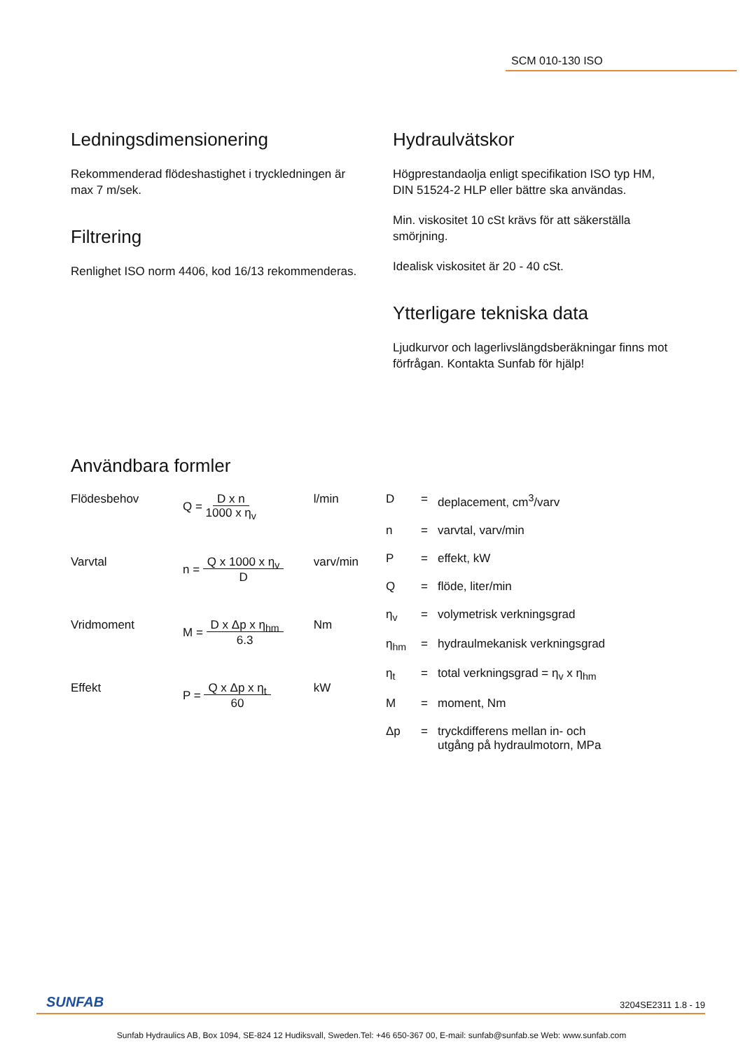SCM 010-130 ISO
Ledningsdimensionering
Rekommenderad flödeshastighet i tryckledningen är max 7 m/sek.
Filtrering
Renlighet ISO norm 4406, kod 16/13 rekommenderas.
Hydraulvätskor
Högprestandaolja enligt specifikation ISO typ HM,
DIN 51524-2 HLP eller bättre ska användas.
Min. viskositet 10 cSt krävs för att säkerställa smörjning.
Idealisk viskositet är 20 - 40 cSt.
Ytterligare tekniska data
Ljudkurvor och lagerlivslängdsberäkningar finns mot förfrågan. Kontakta Sunfab för hjälp!
Användbara formler
| Flödesbehov | Q = D x n 1000 x η<sub>v</sub> | l/min |
| Varvtal | n = Q x 1000 x η<sub>v</sub> D | varv/min |
| Vridmoment | M = D x Δp x η<sub>hm</sub> 6.3 | Nm |
| Effekt | P = Q x Δp x η<sub>t</sub> 60 | kW |
| D | = | deplacement, cm<sup>3</sup>/varv |
| n | = | varvtal, varv/min |
| P | = | effekt, kW |
| Q | = | flöde, liter/min |
| η<sub>v</sub> | = | volymetrisk verkningsgrad |
| η<sub>hm</sub> | = | hydraulmekanisk verkningsgrad |
| η<sub>t</sub> | = | total verkningsgrad = η<sub>v</sub> x η<sub>hm</sub> |
| M | = | moment, Nm |
| Δp | = | tryckdifferens mellan in- och utgång på hydraulmotorn, MPa |
SUNFAB 3204SE2311 1.8 - 19
Sunfab Hydraulics AB, Box 1094, SE-824 12 Hudiksvall, Sweden.Tel: +46 650-367 00, E-mail: sunfab@sunfab.se Web: www.sunfab.com